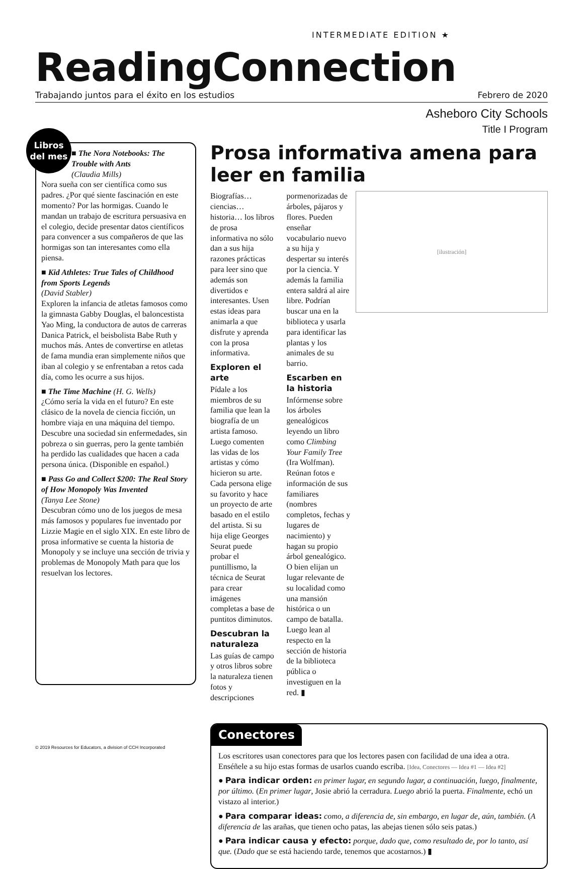INTERMEDIATE EDITION ★
ReadingConnection
Trabajando juntos para el éxito en los estudios Febrero de 2020
Asheboro City Schools
Title I Program
Libros del mes
■ The Nora Notebooks: The Trouble with Ants
(Claudia Mills)
Nora sueña con ser científica como sus padres. ¿Por qué siente fascinación en este momento? Por las hormigas. Cuando le mandan un trabajo de escritura persuasiva en el colegio, decide presentar datos científicos para convencer a sus compañeros de que las hormigas son tan interesantes como ella piensa.
■ Kid Athletes: True Tales of Childhood from Sports Legends
(David Stabler)
Exploren la infancia de atletas famosos como la gimnasta Gabby Douglas, el baloncestista Yao Ming, la conductora de autos de carreras Danica Patrick, el beisbolista Babe Ruth y muchos más. Antes de convertirse en atletas de fama mundia eran simplemente niños que iban al colegio y se enfrentaban a retos cada día, como les ocurre a sus hijos.
■ The Time Machine (H. G. Wells)
¿Cómo sería la vida en el futuro? En este clásico de la novela de ciencia ficción, un hombre viaja en una máquina del tiempo. Descubre una sociedad sin enfermedades, sin pobreza o sin guerras, pero la gente también ha perdido las cualidades que hacen a cada persona única. (Disponible en español.)
■ Pass Go and Collect $200: The Real Story of How Monopoly Was Invented
(Tanya Lee Stone)
Descubran cómo uno de los juegos de mesa más famosos y populares fue inventado por Lizzie Magie en el siglo XIX. En este libro de prosa informative se cuenta la historia de Monopoly y se incluye una sección de trivia y problemas de Monopoly Math para que los resuelvan los lectores.
Prosa informativa amena para leer en familia
[ilustración]
Biografías…ciencias…historia… los libros de prosa informativa no sólo dan a sus hija razones prácticas para leer sino que además son divertidos e interesantes. Usen estas ideas para animarla a que disfrute y aprenda con la prosa informativa.
Exploren el arte
Pídale a los miembros de su familia que lean la biografía de un artista famoso. Luego comenten las vidas de los artistas y cómo hicieron su arte. Cada persona elige su favorito y hace un proyecto de arte basado en el estilo del artista. Si su hija elige Georges Seurat puede probar el puntillismo, la técnica de Seurat para crear imágenes completas a base de puntitos diminutos.
Descubran la naturaleza
Las guías de campo y otros libros sobre la naturaleza tienen fotos y descripciones pormenorizadas de árboles, pájaros y flores. Pueden enseñar vocabulario nuevo a su hija y despertar su interés por la ciencia. Y además la familia entera saldrá al aire libre. Podrían buscar una en la biblioteca y usarla para identificar las plantas y los animales de su barrio.
Escarben en la historia
Infórmense sobre los árboles genealógicos leyendo un libro como Climbing Your Family Tree (Ira Wolfman). Reúnan fotos e información de sus familiares (nombres completos, fechas y lugares de nacimiento) y hagan su propio árbol genealógico. O bien elijan un lugar relevante de su localidad como una mansión histórica o un campo de batalla. Luego lean al respecto en la sección de historia de la biblioteca pública o investiguen en la red. ▮
Conectores
Los escritores usan conectores para que los lectores pasen con facilidad de una idea a otra. Enséñele a su hijo estas formas de usarlos cuando escriba. [Idea, Conectores — Idea #1 — Idea #2]
● Para indicar orden: en primer lugar, en segundo lugar, a continuación, luego, finalmente, por último. (En primer lugar, Josie abrió la cerradura. Luego abrió la puerta. Finalmente, echó un vistazo al interior.)
● Para comparar ideas: como, a diferencia de, sin embargo, en lugar de, aún, también. (A diferencia de las arañas, que tienen ocho patas, las abejas tienen sólo seis patas.)
● Para indicar causa y efecto: porque, dado que, como resultado de, por lo tanto, así que. (Dado que se está haciendo tarde, tenemos que acostarnos.) ▮
© 2019 Resources for Educators, a division of CCH Incorporated